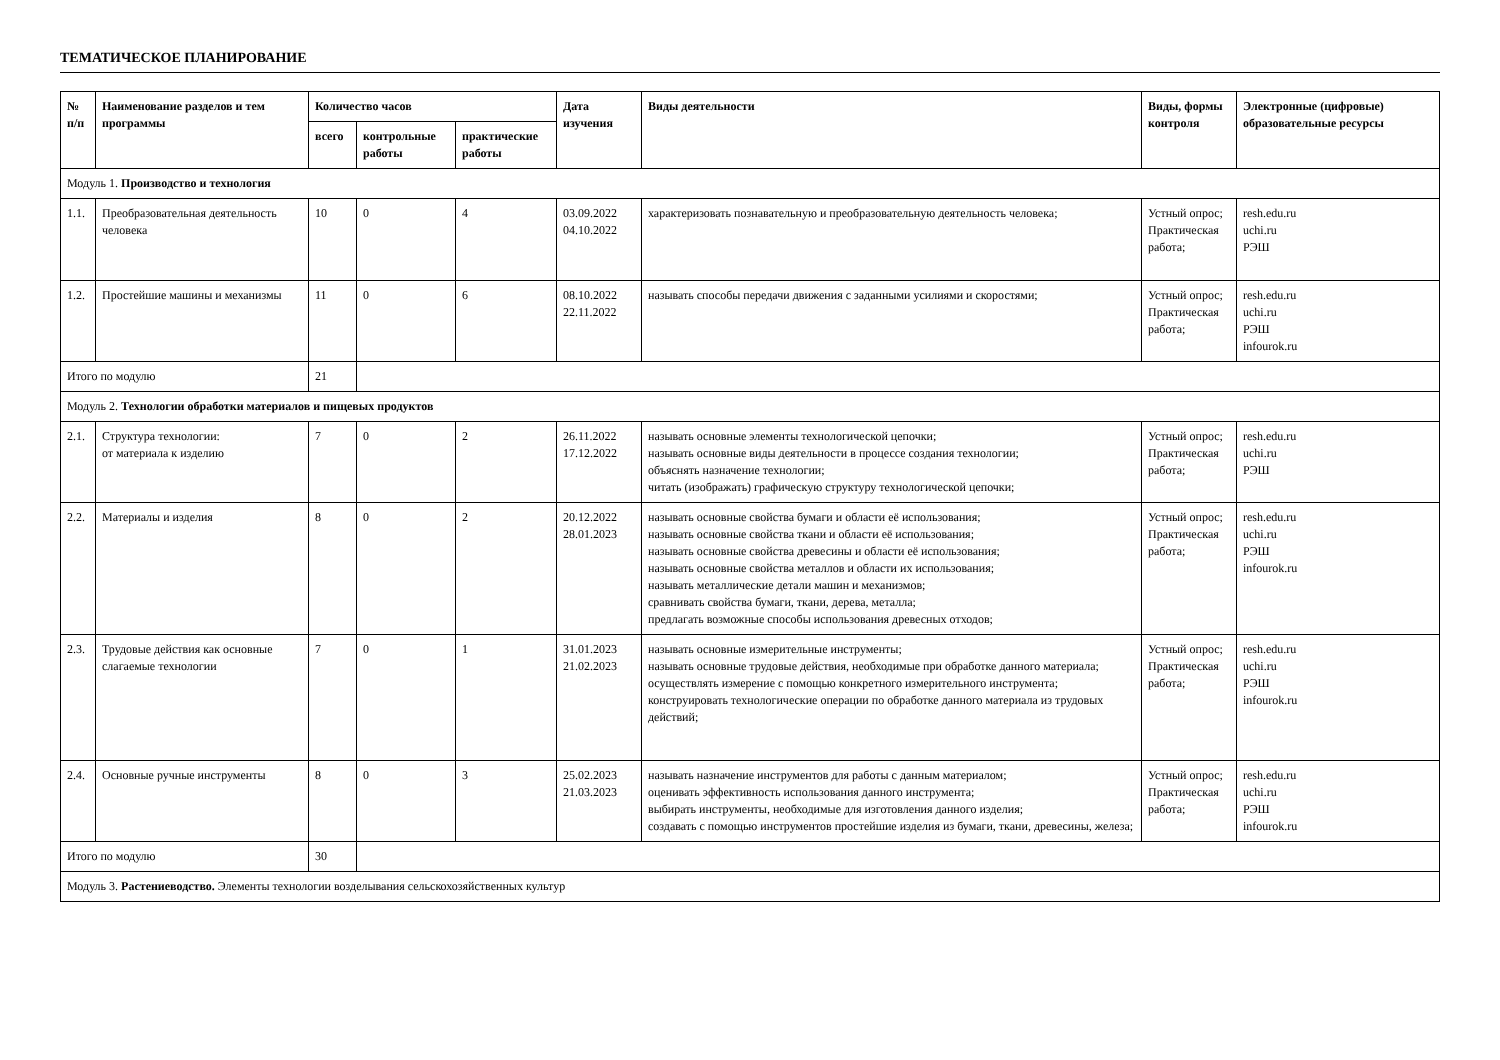ТЕМАТИЧЕСКОЕ ПЛАНИРОВАНИЕ
| № п/п | Наименование разделов и тем программы | Количество часов | | | Дата изучения | Виды деятельности | Виды, формы контроля | Электронные (цифровые) образовательные ресурсы |
| --- | --- | --- | --- | --- | --- | --- | --- | --- |
| | | всего | контрольные работы | практические работы | | | | |
| Модуль 1. Производство и технология | | | | | | | | |
| 1.1. | Преобразовательная деятельность человека | 10 | 0 | 4 | 03.09.2022 04.10.2022 | характеризовать познавательную и преобразовательную деятельность человека; | Устный опрос; Практическая работа; | resh.edu.ru uchi.ru РЭШ |
| 1.2. | Простейшие машины и механизмы | 11 | 0 | 6 | 08.10.2022 22.11.2022 | называть способы передачи движения с заданными усилиями и скоростями; | Устный опрос; Практическая работа; | resh.edu.ru uchi.ru РЭШ infourok.ru |
| Итого по модулю | | 21 | | | | | | |
| Модуль 2. Технологии обработки материалов и пищевых продуктов | | | | | | | | |
| 2.1. | Структура технологии: от материала к изделию | 7 | 0 | 2 | 26.11.2022 17.12.2022 | называть основные элементы технологической цепочки; называть основные виды деятельности в процессе создания технологии; объяснять назначение технологии; читать (изображать) графическую структуру технологической цепочки; | Устный опрос; Практическая работа; | resh.edu.ru uchi.ru РЭШ |
| 2.2. | Материалы и изделия | 8 | 0 | 2 | 20.12.2022 28.01.2023 | называть основные свойства бумаги и области её использования; называть основные свойства ткани и области её использования; называть основные свойства древесины и области её использования; называть основные свойства металлов и области их использования; называть металлические детали машин и механизмов; сравнивать свойства бумаги, ткани, дерева, металла; предлагать возможные способы использования древесных отходов; | Устный опрос; Практическая работа; | resh.edu.ru uchi.ru РЭШ infourok.ru |
| 2.3. | Трудовые действия как основные слагаемые технологии | 7 | 0 | 1 | 31.01.2023 21.02.2023 | называть основные измерительные инструменты; называть основные трудовые действия, необходимые при обработке данного материала; осуществлять измерение с помощью конкретного измерительного инструмента; конструировать технологические операции по обработке данного материала из трудовых действий; | Устный опрос; Практическая работа; | resh.edu.ru uchi.ru РЭШ infourok.ru |
| 2.4. | Основные ручные инструменты | 8 | 0 | 3 | 25.02.2023 21.03.2023 | называть назначение инструментов для работы с данным материалом; оценивать эффективность использования данного инструмента; выбирать инструменты, необходимые для изготовления данного изделия; создавать с помощью инструментов простейшие изделия из бумаги, ткани, древесины, железа; | Устный опрос; Практическая работа; | resh.edu.ru uchi.ru РЭШ infourok.ru |
| Итого по модулю | | 30 | | | | | | |
| Модуль 3. Растениеводство. Элементы технологии возделывания сельскохозяйственных культур | | | | | | | | |